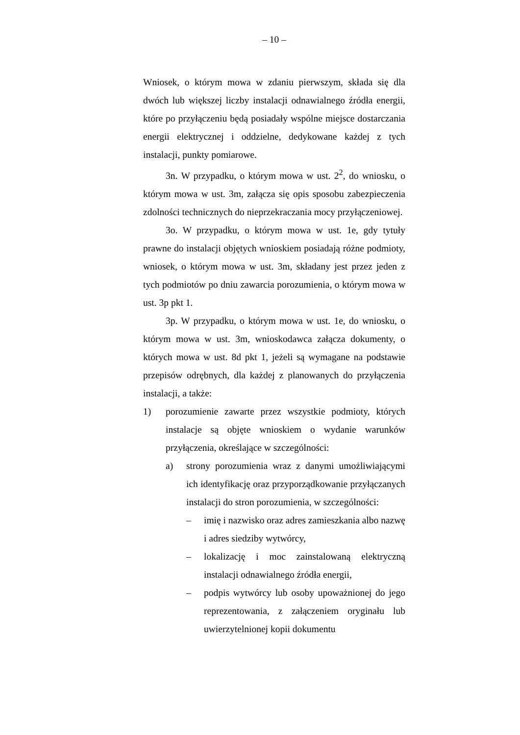– 10 –
Wniosek, o którym mowa w zdaniu pierwszym, składa się dla dwóch lub większej liczby instalacji odnawialnego źródła energii, które po przyłączeniu będą posiadały wspólne miejsce dostarczania energii elektrycznej i oddzielne, dedykowane każdej z tych instalacji, punkty pomiarowe.
3n. W przypadku, o którym mowa w ust. 2<sup>2</sup>, do wniosku, o którym mowa w ust. 3m, załącza się opis sposobu zabezpieczenia zdolności technicznych do nieprzekraczania mocy przyłączeniowej.
3o. W przypadku, o którym mowa w ust. 1e, gdy tytuły prawne do instalacji objętych wnioskiem posiadają różne podmioty, wniosek, o którym mowa w ust. 3m, składany jest przez jeden z tych podmiotów po dniu zawarcia porozumienia, o którym mowa w ust. 3p pkt 1.
3p. W przypadku, o którym mowa w ust. 1e, do wniosku, o którym mowa w ust. 3m, wnioskodawca załącza dokumenty, o których mowa w ust. 8d pkt 1, jeżeli są wymagane na podstawie przepisów odrębnych, dla każdej z planowanych do przyłączenia instalacji, a także:
1) porozumienie zawarte przez wszystkie podmioty, których instalacje są objęte wnioskiem o wydanie warunków przyłączenia, określające w szczególności:
a) strony porozumienia wraz z danymi umożliwiającymi ich identyfikację oraz przyporządkowanie przyłączanych instalacji do stron porozumienia, w szczególności:
– imię i nazwisko oraz adres zamieszkania albo nazwę i adres siedziby wytwórcy,
– lokalizację i moc zainstalowaną elektryczną instalacji odnawialnego źródła energii,
– podpis wytwórcy lub osoby upoważnionej do jego reprezentowania, z załączeniem oryginału lub uwierzytelnionej kopii dokumentu